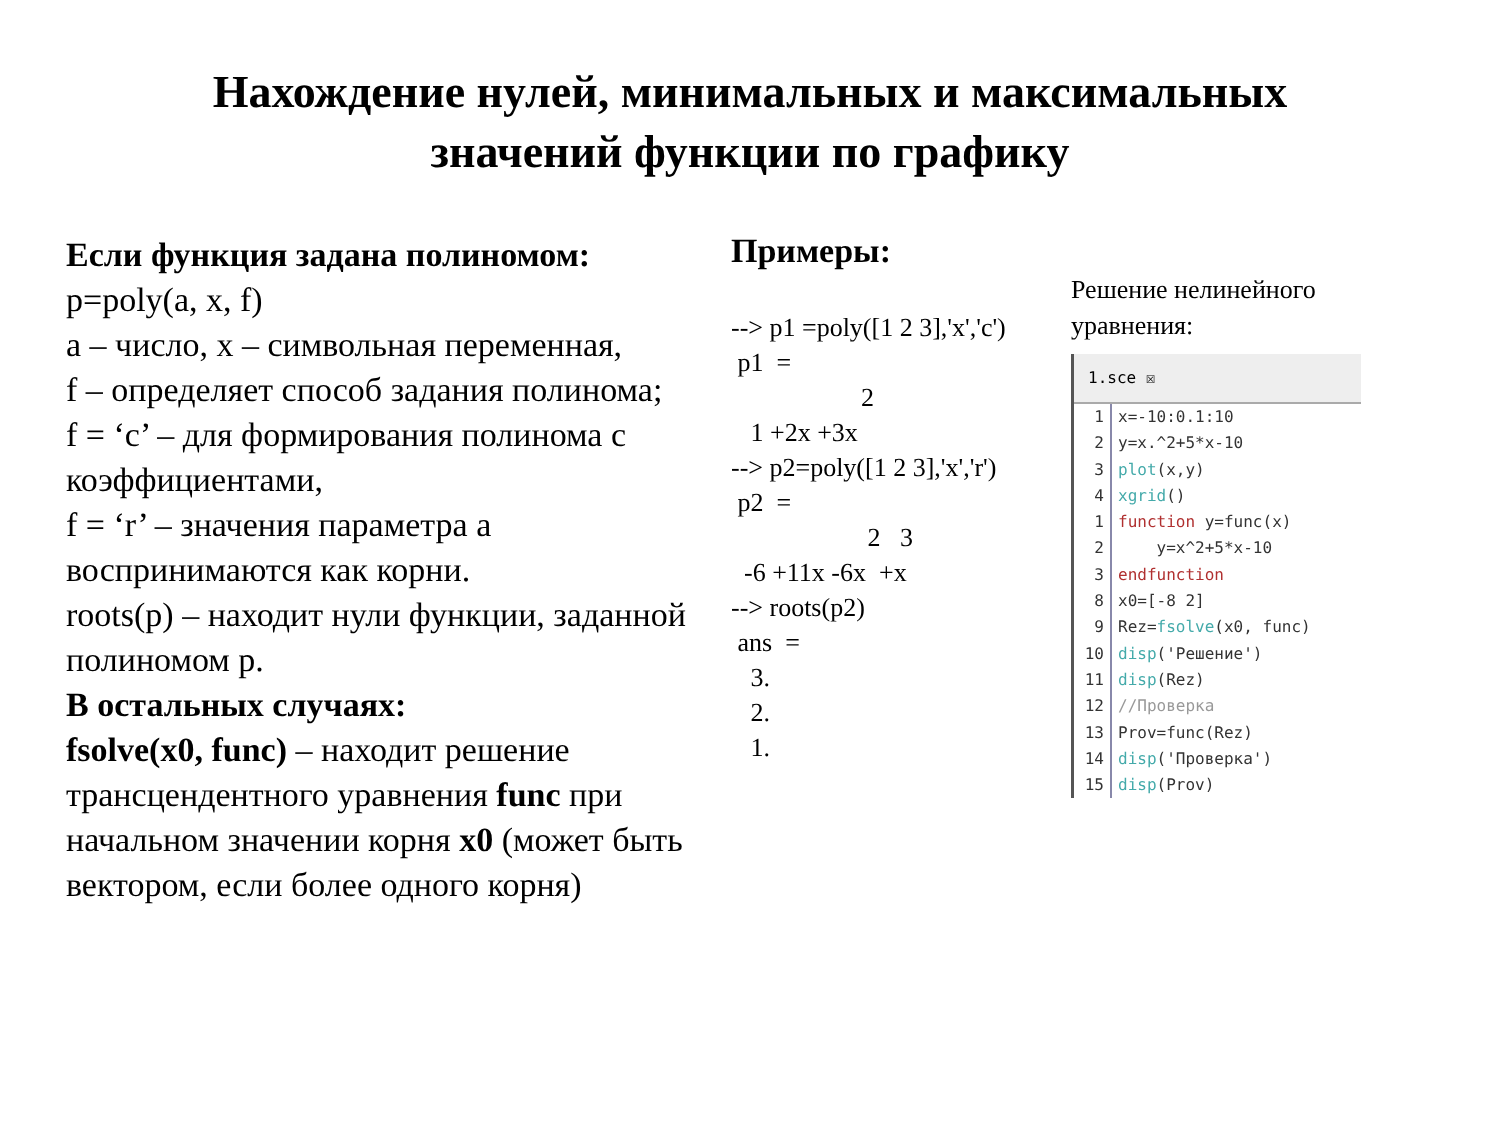Нахождение нулей, минимальных и максимальных
значений функции по графику
Если функция задана полиномом:
p=poly(a, x, f)
а – число, x – символьная переменная,
f – определяет способ задания полинома;
f = ‘c’ – для формирования полинома с коэффициентами,
f = ‘r’ – значения параметра а воспринимаются как корни.
roots(p) – находит нули функции, заданной полиномом p.
В остальных случаях:
fsolve(x0, func) – находит решение трансцендентного уравнения func при начальном значении корня x0 (может быть вектором, если более одного корня)
Примеры:
--> p1 =poly([1 2 3],'x','c')
 p1  =
                    2
   1 +2x +3x
--> p2=poly([1 2 3],'x','r')
 p2  =
                     2   3
  -6 +11x -6x  +x
--> roots(p2)
 ans  =
   3.
   2.
   1.
Решение нелинейного уравнения:
1.sce ☒
1 x=-10:0.1:10
2 y=x.^2+5*x-10
3 plot(x,y)
4 xgrid()
1 function y=func(x)
2 y=x^2+5*x-10
3 endfunction
8 x0=[-8 2]
9 Rez=fsolve(x0, func)
10 disp('Решение')
11 disp(Rez)
12 //Проверка
13 Prov=func(Rez)
14 disp('Проверка')
15 disp(Prov)